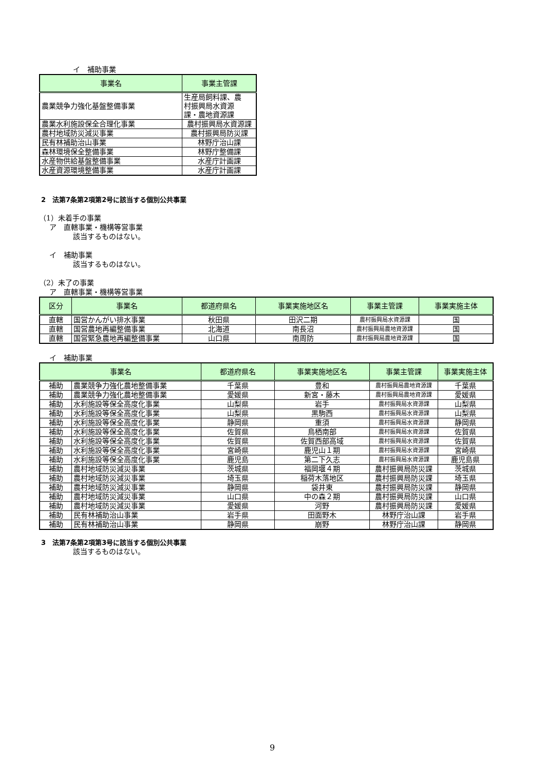イ　補助事業
| 事業名 | 事業主管課 |
| --- | --- |
| 農業競争力強化基盤整備事業 | 生産局飼料課、農 村振興局水資源 課・農地資源課 |
| 農業水利施設保全合理化事業 | 農村振興局水資源課 |
| 農村地域防災減災事業 | 農村振興局防災課 |
| 民有林補助治山事業 | 林野庁治山課 |
| 森林環境保全整備事業 | 林野庁整備課 |
| 水産物供給基盤整備事業 | 水産庁計画課 |
| 水産資源環境整備事業 | 水産庁計画課 |
2　法第7条第2項第2号に該当する個別公共事業
（1）未着手の事業
ア　直轄事業・機構等営事業
該当するものはない。
イ　補助事業
該当するものはない。
（2）未了の事業
ア　直轄事業・機構等営事業
| 区分 | 事業名 | 都道府県名 | 事業実施地区名 | 事業主管課 | 事業実施主体 |
| --- | --- | --- | --- | --- | --- |
| 直轄 | 国営かんがい排水事業 | 秋田県 | 田沢二期 | 農村振興局水資源課 | 国 |
| 直轄 | 国営農地再編整備事業 | 北海道 | 南長沼 | 農村振興局農地資源課 | 国 |
| 直轄 | 国営緊急農地再編整備事業 | 山口県 | 南周防 | 農村振興局農地資源課 | 国 |
イ　補助事業
| 事業名 | | 都道府県名 | 事業実施地区名 | 事業主管課 | 事業実施主体 |
| --- | --- | --- | --- | --- | --- |
| 補助 | 農業競争力強化農地整備事業 | 千葉県 | 豊和 | 農村振興局農地資源課 | 千葉県 |
| 補助 | 農業競争力強化農地整備事業 | 愛媛県 | 新宮・藤木 | 農村振興局農地資源課 | 愛媛県 |
| 補助 | 水利施設等保全高度化事業 | 山梨県 | 岩手 | 農村振興局水資源課 | 山梨県 |
| 補助 | 水利施設等保全高度化事業 | 山梨県 | 黒駒西 | 農村振興局水資源課 | 山梨県 |
| 補助 | 水利施設等保全高度化事業 | 静岡県 | 重須 | 農村振興局水資源課 | 静岡県 |
| 補助 | 水利施設等保全高度化事業 | 佐賀県 | 鳥栖南部 | 農村振興局水資源課 | 佐賀県 |
| 補助 | 水利施設等保全高度化事業 | 佐賀県 | 佐賀西部高域 | 農村振興局水資源課 | 佐賀県 |
| 補助 | 水利施設等保全高度化事業 | 宮崎県 | 鹿児山１期 | 農村振興局水資源課 | 宮崎県 |
| 補助 | 水利施設等保全高度化事業 | 鹿児島 | 第二下久志 | 農村振興局水資源課 | 鹿児島県 |
| 補助 | 農村地域防災減災事業 | 茨城県 | 福岡堰４期 | 農村振興局防災課 | 茨城県 |
| 補助 | 農村地域防災減災事業 | 埼玉県 | 稲荷木落地区 | 農村振興局防災課 | 埼玉県 |
| 補助 | 農村地域防災減災事業 | 静岡県 | 袋井東 | 農村振興局防災課 | 静岡県 |
| 補助 | 農村地域防災減災事業 | 山口県 | 中の森２期 | 農村振興局防災課 | 山口県 |
| 補助 | 農村地域防災減災事業 | 愛媛県 | 河野 | 農村振興局防災課 | 愛媛県 |
| 補助 | 民有林補助治山事業 | 岩手県 | 田面野木 | 林野庁治山課 | 岩手県 |
| 補助 | 民有林補助治山事業 | 静岡県 | 崩野 | 林野庁治山課 | 静岡県 |
3　法第7条第2項第3号に該当する個別公共事業
該当するものはない。
9